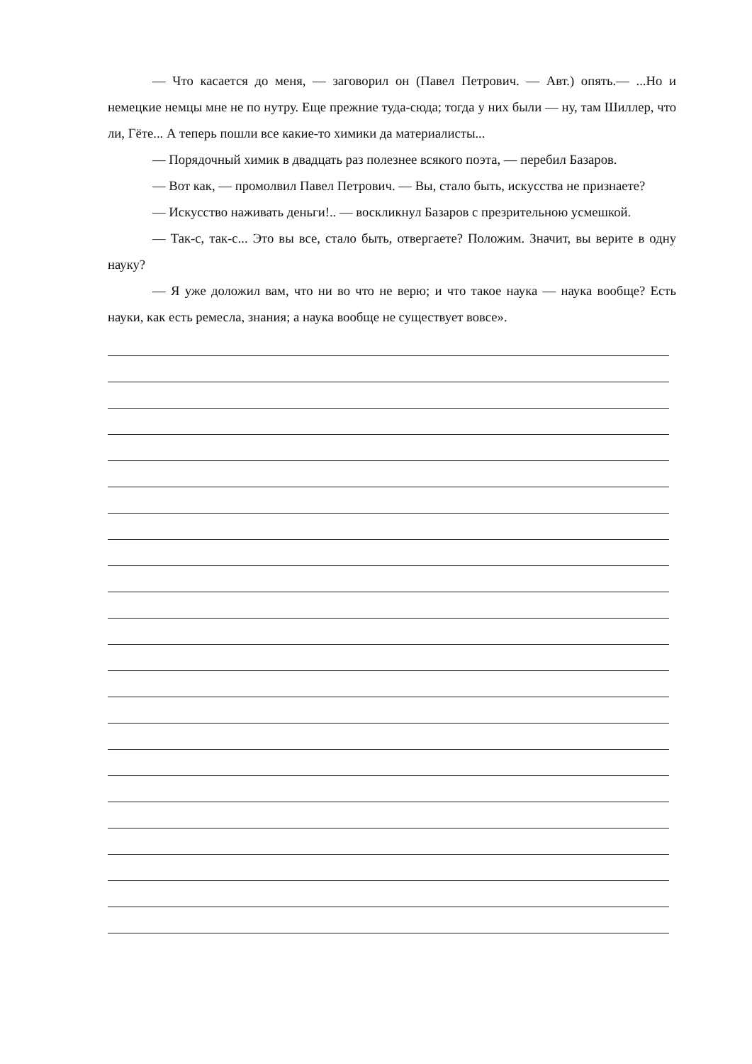— Что касается до меня, — заговорил он (Павел Петрович. — Авт.) опять.— ...Но и немецкие немцы мне не по нутру. Еще прежние туда-сюда; тогда у них были — ну, там Шиллер, что ли, Гёте... А теперь пошли все какие-то химики да материалисты...
— Порядочный химик в двадцать раз полезнее всякого поэта, — перебил Базаров.
— Вот как, — промолвил Павел Петрович. — Вы, стало быть, искусства не признаете?
— Искусство наживать деньги!.. — воскликнул Базаров с презрительною усмешкой.
— Так-с, так-с... Это вы все, стало быть, отвергаете? Положим. Значит, вы верите в одну науку?
— Я уже доложил вам, что ни во что не верю; и что такое наука — наука вообще? Есть науки, как есть ремесла, знания; а наука вообще не существует вовсе».